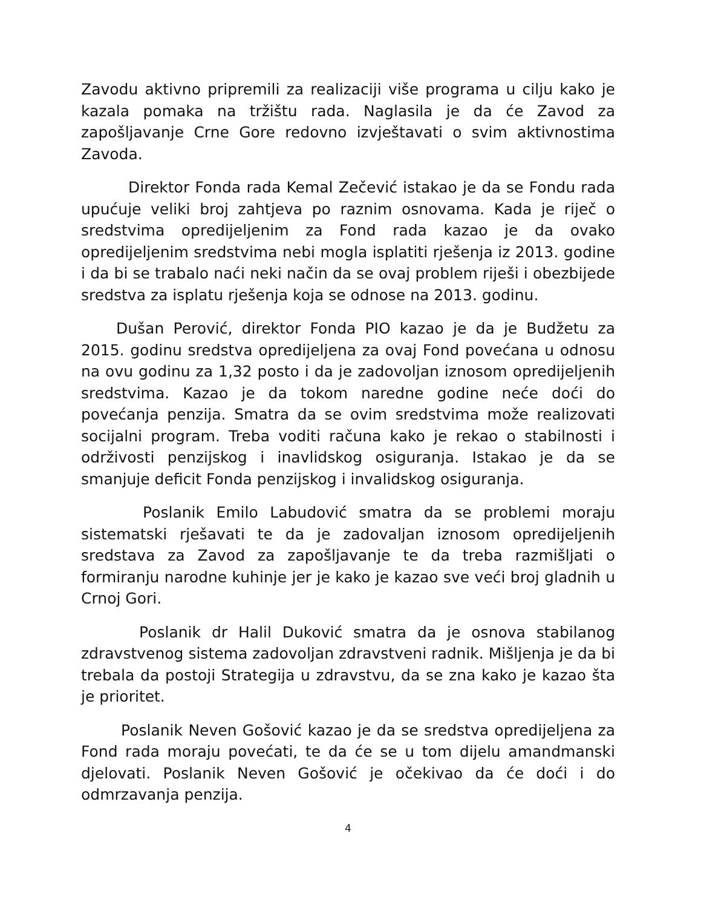Zavodu aktivno pripremili za realizaciji više programa u cilju kako je kazala pomaka na tržištu rada. Naglasila je da će Zavod za zapošljavanje Crne Gore redovno izvještavati o svim aktivnostima Zavoda.
Direktor Fonda rada Kemal Zečević istakao je da se Fondu rada upućuje veliki broj zahtjeva po raznim osnovama. Kada je riječ o sredstvima opredijeljenim za Fond rada kazao je da ovako opredijeljenim sredstvima nebi mogla isplatiti rješenja iz 2013. godine i da bi se trabalo naći neki način da se ovaj problem riješi i obezbijede sredstva za isplatu rješenja koja se odnose na 2013. godinu.
Dušan Perović, direktor Fonda PIO kazao je da je Budžetu za 2015. godinu sredstva opredijeljena za ovaj Fond povećana u odnosu na ovu godinu za 1,32 posto i da je zadovoljan iznosom opredijeljenih sredstvima. Kazao je da tokom naredne godine neće doći do povećanja penzija. Smatra da se ovim sredstvima može realizovati socijalni program. Treba voditi računa kako je rekao o stabilnosti i održivosti penzijskog i inavlidskog osiguranja. Istakao je da se smanjuje deficit Fonda penzijskog i invalidskog osiguranja.
Poslanik Emilo Labudović smatra da se problemi moraju sistematski rješavati te da je zadovaljan iznosom opredijeljenih sredstava za Zavod za zapošljavanje te da treba razmišljati o formiranju narodne kuhinje jer je kako je kazao sve veći broj gladnih u Crnoj Gori.
Poslanik dr Halil Duković smatra da je osnova stabilanog zdravstvenog sistema zadovoljan zdravstveni radnik. Mišljenja je da bi trebala da postoji Strategija u zdravstvu, da se zna kako je kazao šta je prioritet.
Poslanik Neven Gošović kazao je da se sredstva opredijeljena za Fond rada moraju povećati, te da će se u tom dijelu amandmanski djelovati. Poslanik Neven Gošović je očekivao da će doći i do odmrzavanja penzija.
4